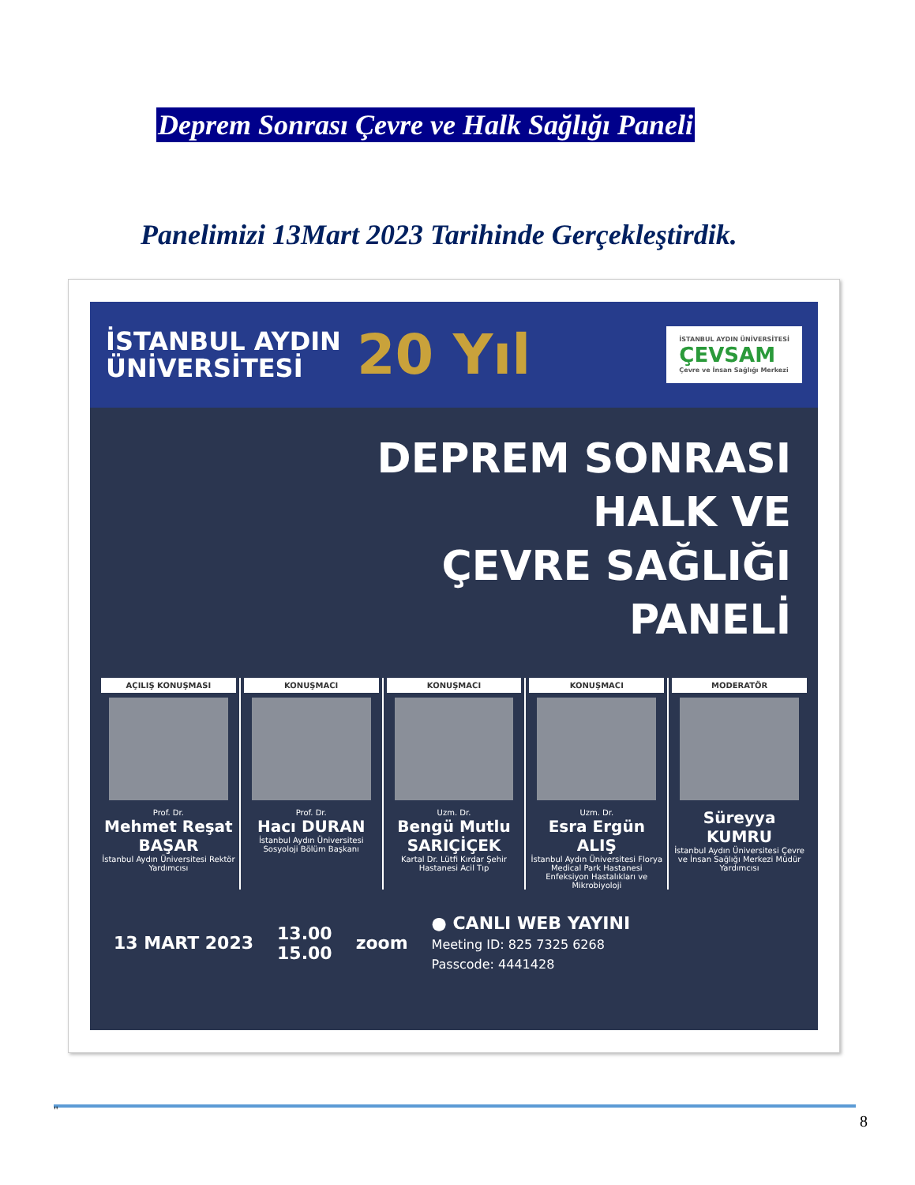Deprem Sonrası Çevre ve Halk Sağlığı Paneli
Panelimizi 13Mart 2023 Tarihinde Gerçekleştirdik.
İSTANBUL AYDIN
ÜNİVERSİTESİ
20 Yıl
İSTANBUL AYDIN ÜNİVERSİTESİ
ÇEVSAM
Çevre ve İnsan Sağlığı Merkezi
DEPREM SONRASI
HALK VE
ÇEVRE SAĞLIĞI
PANELİ
AÇILIŞ KONUŞMASI
Prof. Dr.
Mehmet Reşat BAŞAR
İstanbul Aydın Üniversitesi Rektör Yardımcısı
KONUŞMACI
Prof. Dr.
Hacı DURAN
İstanbul Aydın Üniversitesi Sosyoloji Bölüm Başkanı
KONUŞMACI
Uzm. Dr.
Bengü Mutlu SARIÇİÇEK
Kartal Dr. Lütfi Kırdar Şehir Hastanesi Acil Tıp
KONUŞMACI
Uzm. Dr.
Esra Ergün ALIŞ
İstanbul Aydın Üniversitesi Florya Medical Park Hastanesi Enfeksiyon Hastalıkları ve Mikrobiyoloji
MODERATÖR
Süreyya KUMRU
İstanbul Aydın Üniversitesi Çevre ve İnsan Sağlığı Merkezi Müdür Yardımcısı
13 MART 2023 13.00
15.00 zoom ● CANLI WEB YAYINI
Meeting ID: 825 7325 6268
Passcode: 4441428
"
8